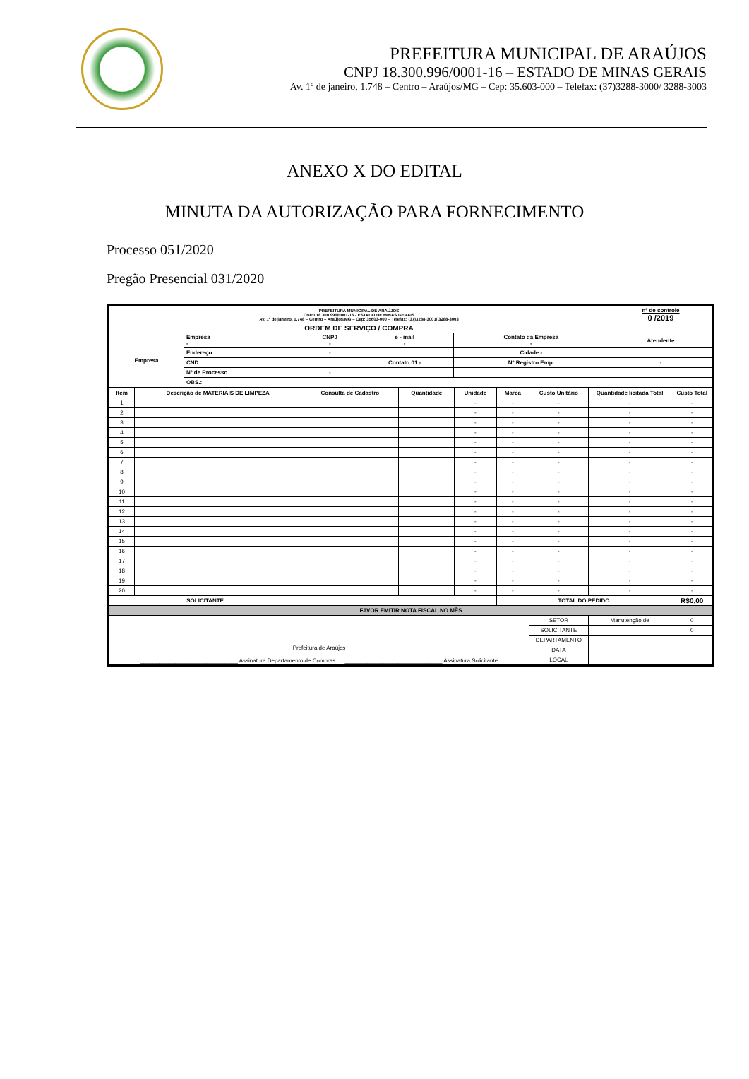PREFEITURA MUNICIPAL DE ARAÚJOS
CNPJ 18.300.996/0001-16 – ESTADO DE MINAS GERAIS
Av. 1º de janeiro, 1.748 – Centro – Araújos/MG – Cep: 35.603-000 – Telefax: (37)3288-3000/ 3288-3003
ANEXO X DO EDITAL
MINUTA DA AUTORIZAÇÃO PARA FORNECIMENTO
Processo 051/2020
Pregão Presencial 031/2020
| PREFEITURA MUNICIPAL DE ARAÚJOS CNPJ 18.300.996/0001-16 - ESTADO DE MINAS GERAIS Av. 1º de janeiro, 1.748 – Centro – Araújos/MG – Cep: 35603-000 – Telefax: (37)3288-3001/ 3288-3003 | | | | | nº de controle 0 /2019 |
| ORDEM DE SERVIÇO / COMPRA | | | | | |
| Empresa | Empresa - | CNPJ - | e - mail - | Contato da Empresa - | Atendente |
| | Endereço | - | | Cidade - | |
| | CND | | Contato 01 - | Nº Registro Emp. | - |
| | Nº de Processo | - | | | |
| | OBS.: | | | | |
| Item | Descrição de MATERIAIS DE LIMPEZA | Consulta de Cadastro | Quantidade | Unidade | Marca | Custo Unitário | Quantidade licitada Total | Custo Total |
| --- | --- | --- | --- | --- | --- | --- | --- | --- |
| 1 | | | | - | - | - | - | - |
| 2 | | | | - | - | - | - | - |
| 3 | | | | - | - | - | - | - |
| 4 | | | | - | - | - | - | - |
| 5 | | | | - | - | - | - | - |
| 6 | | | | - | - | - | - | - |
| 7 | | | | - | - | - | - | - |
| 8 | | | | - | - | - | - | - |
| 9 | | | | - | - | - | - | - |
| 10 | | | | - | - | - | - | - |
| 11 | | | | - | - | - | - | - |
| 12 | | | | - | - | - | - | - |
| 13 | | | | - | - | - | - | - |
| 14 | | | | - | - | - | - | - |
| 15 | | | | - | - | - | - | - |
| 16 | | | | - | - | - | - | - |
| 17 | | | | - | - | - | - | - |
| 18 | | | | - | - | - | - | - |
| 19 | | | | - | - | - | - | - |
| 20 | | | | - | - | - | - | - |
| SOLICITANTE | | | | | TOTAL DO PEDIDO | | | R$0,00 |
| FAVOR EMITIR NOTA FISCAL NO MÊS | | | | | | | | |
| Prefeitura de Araújos _______________________________ Assinatura Departamento de Compras _______________________________ Assinatura Solicitante | | | | | | SETOR | Manutenção de | 0 |
| | | | | | | SOLICITANTE | | 0 |
| | | | | | | DEPARTAMENTO | | |
| | | | | | | DATA | | |
| | | | | | | LOCAL | | |